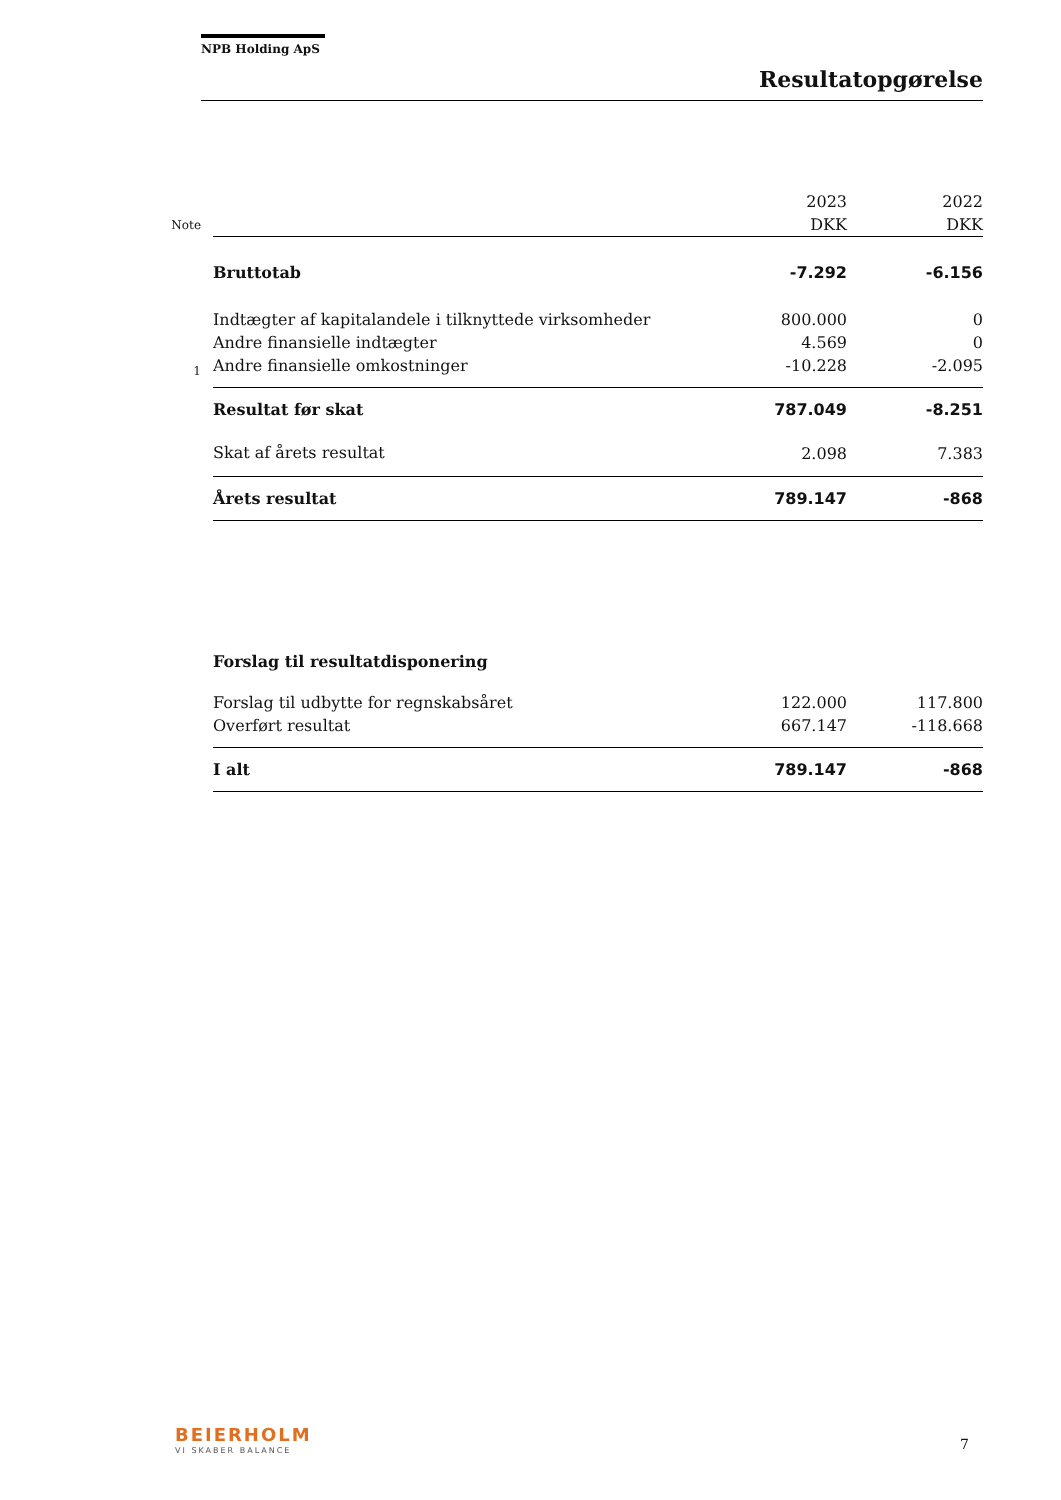NPB Holding ApS
Resultatopgørelse
| | | 2023 | 2022 |
| Note | | DKK | DKK |
| | Bruttotab | -7.292 | -6.156 |
| | Indtægter af kapitalandele i tilknyttede virksomheder | 800.000 | 0 |
| | Andre finansielle indtægter | 4.569 | 0 |
| 1 | Andre finansielle omkostninger | -10.228 | -2.095 |
| | Resultat før skat | 787.049 | -8.251 |
| | Skat af årets resultat | 2.098 | 7.383 |
| | Årets resultat | 789.147 | -868 |
| | Forslag til resultatdisponering | | |
| | Forslag til udbytte for regnskabsåret | 122.000 | 117.800 |
| | Overført resultat | 667.147 | -118.668 |
| | I alt | 789.147 | -868 |
BEIERHOLM
VI SKABER BALANCE 7